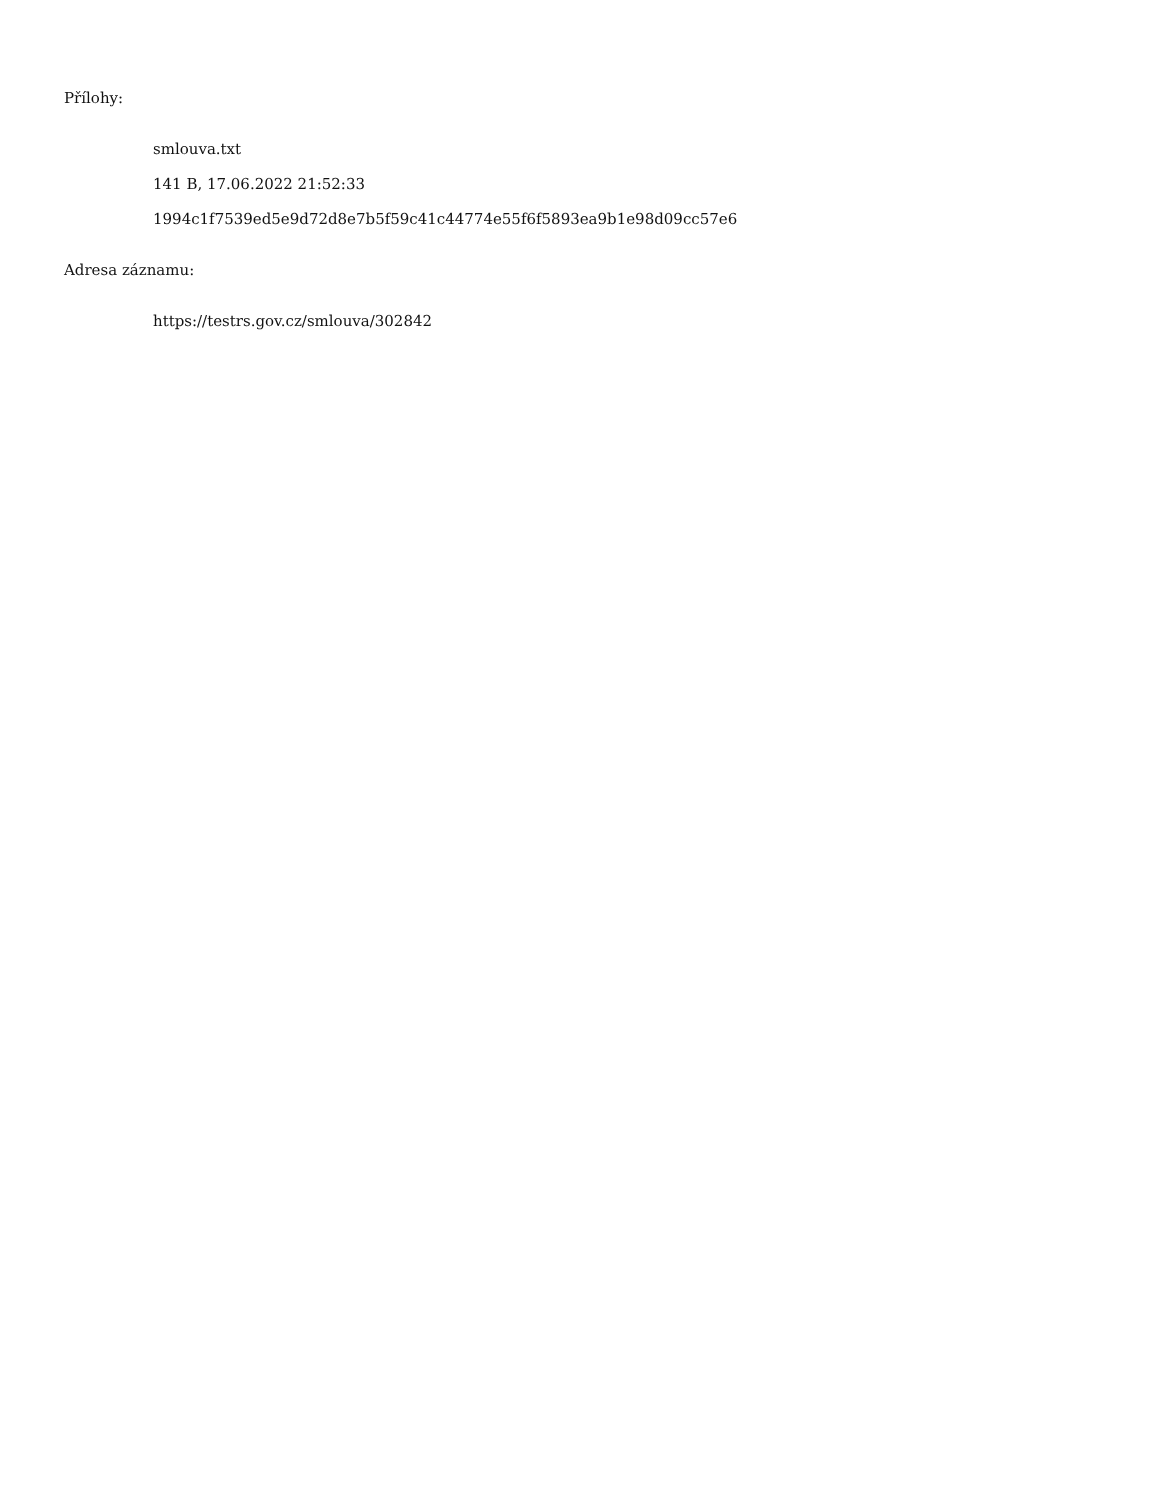Přílohy:
smlouva.txt
141 B, 17.06.2022 21:52:33
1994c1f7539ed5e9d72d8e7b5f59c41c44774e55f6f5893ea9b1e98d09cc57e6
Adresa záznamu:
https://testrs.gov.cz/smlouva/302842